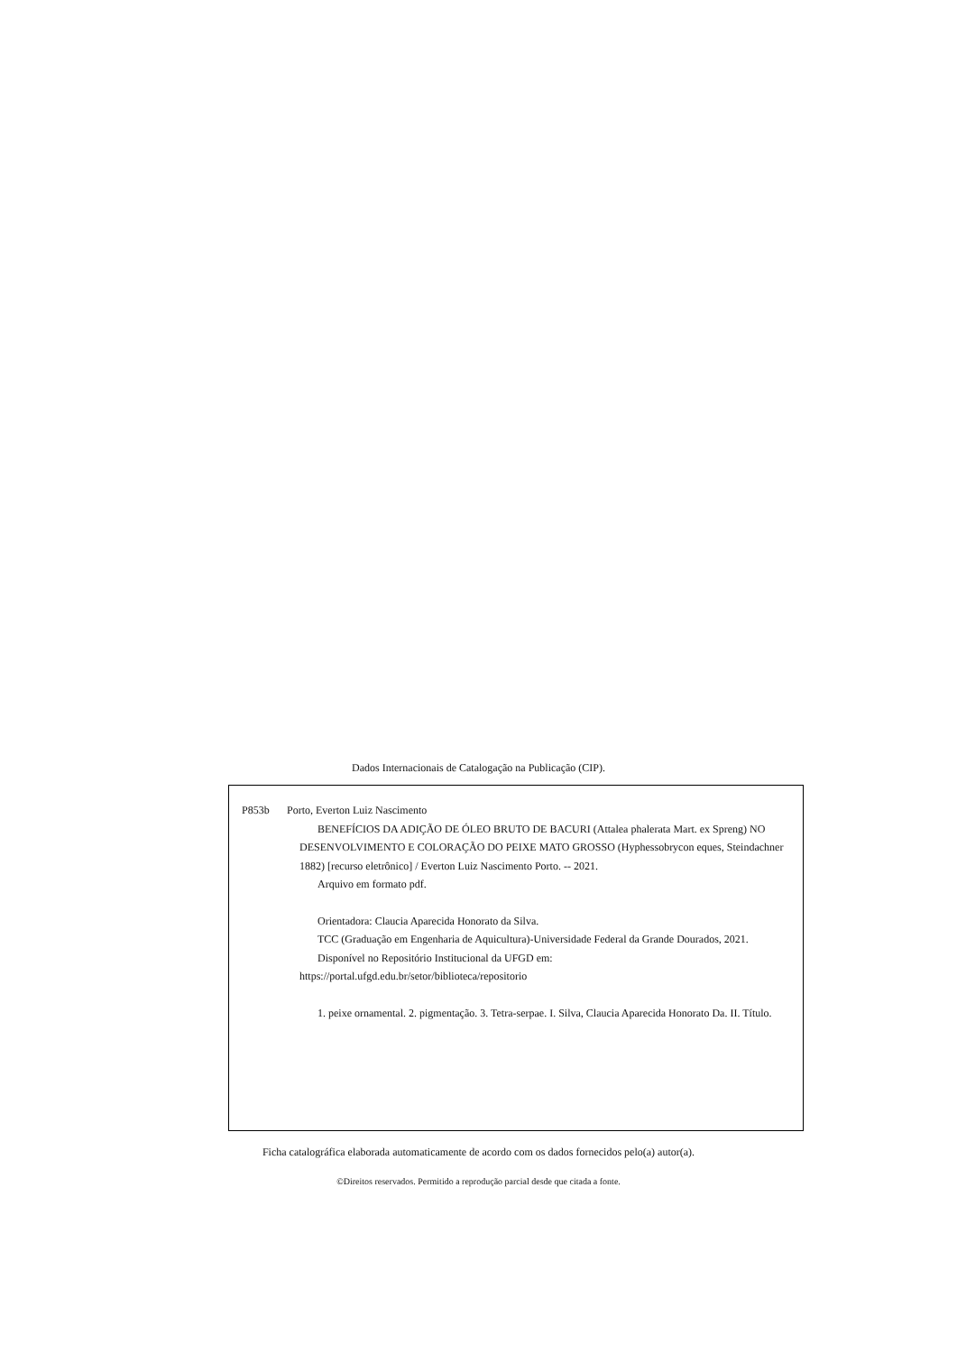Dados Internacionais de Catalogação na Publicação (CIP).
P853b Porto, Everton Luiz Nascimento
BENEFÍCIOS DA ADIÇÃO DE ÓLEO BRUTO DE BACURI (Attalea phalerata Mart. ex Spreng) NO DESENVOLVIMENTO E COLORAÇÃO DO PEIXE MATO GROSSO (Hyphessobrycon eques, Steindachner 1882) [recurso eletrônico] / Everton Luiz Nascimento Porto. -- 2021.
Arquivo em formato pdf.
Orientadora: Claucia Aparecida Honorato da Silva.
TCC (Graduação em Engenharia de Aquicultura)-Universidade Federal da Grande Dourados, 2021.
Disponível no Repositório Institucional da UFGD em:
https://portal.ufgd.edu.br/setor/biblioteca/repositorio
1. peixe ornamental. 2. pigmentação. 3. Tetra-serpae. I. Silva, Claucia Aparecida Honorato Da. II. Título.
Ficha catalográfica elaborada automaticamente de acordo com os dados fornecidos pelo(a) autor(a).
©Direitos reservados. Permitido a reprodução parcial desde que citada a fonte.